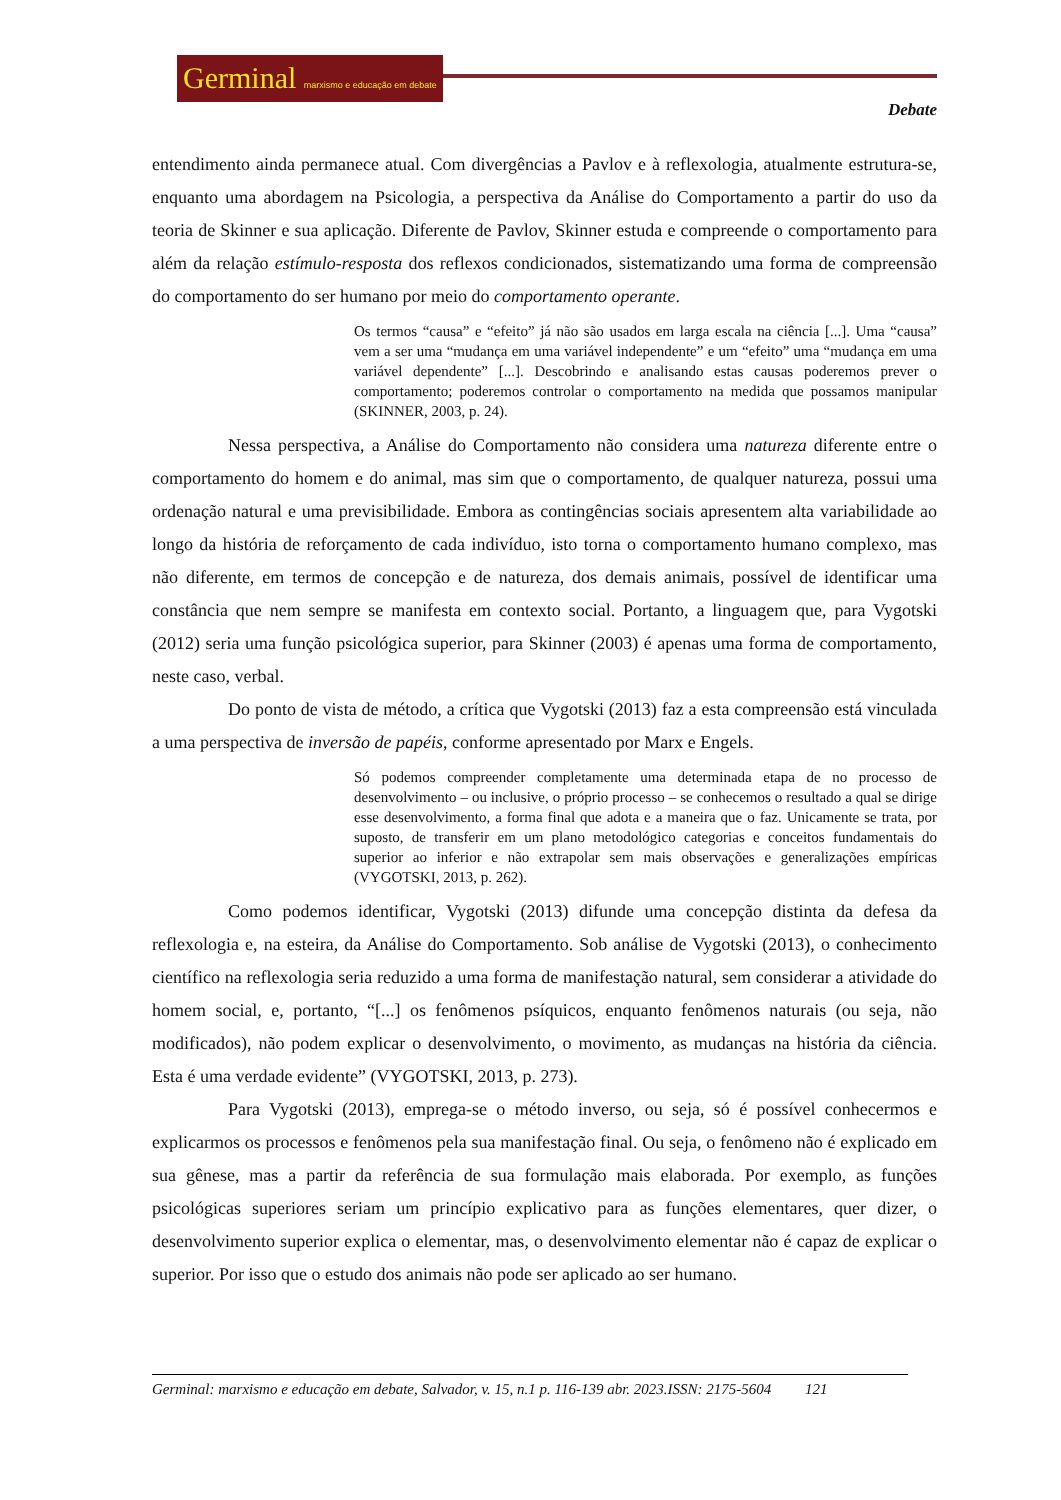Germinal marxismo e educação em debate
Debate
entendimento ainda permanece atual. Com divergências a Pavlov e à reflexologia, atualmente estrutura-se, enquanto uma abordagem na Psicologia, a perspectiva da Análise do Comportamento a partir do uso da teoria de Skinner e sua aplicação. Diferente de Pavlov, Skinner estuda e compreende o comportamento para além da relação estímulo-resposta dos reflexos condicionados, sistematizando uma forma de compreensão do comportamento do ser humano por meio do comportamento operante.
Os termos “causa” e “efeito” já não são usados em larga escala na ciência [...]. Uma “causa” vem a ser uma “mudança em uma variável independente” e um “efeito” uma “mudança em uma variável dependente” [...]. Descobrindo e analisando estas causas poderemos prever o comportamento; poderemos controlar o comportamento na medida que possamos manipular (SKINNER, 2003, p. 24).
Nessa perspectiva, a Análise do Comportamento não considera uma natureza diferente entre o comportamento do homem e do animal, mas sim que o comportamento, de qualquer natureza, possui uma ordenação natural e uma previsibilidade. Embora as contingências sociais apresentem alta variabilidade ao longo da história de reforçamento de cada indivíduo, isto torna o comportamento humano complexo, mas não diferente, em termos de concepção e de natureza, dos demais animais, possível de identificar uma constância que nem sempre se manifesta em contexto social. Portanto, a linguagem que, para Vygotski (2012) seria uma função psicológica superior, para Skinner (2003) é apenas uma forma de comportamento, neste caso, verbal.
Do ponto de vista de método, a crítica que Vygotski (2013) faz a esta compreensão está vinculada a uma perspectiva de inversão de papéis, conforme apresentado por Marx e Engels.
Só podemos compreender completamente uma determinada etapa de no processo de desenvolvimento – ou inclusive, o próprio processo – se conhecemos o resultado a qual se dirige esse desenvolvimento, a forma final que adota e a maneira que o faz. Unicamente se trata, por suposto, de transferir em um plano metodológico categorias e conceitos fundamentais do superior ao inferior e não extrapolar sem mais observações e generalizações empíricas (VYGOTSKI, 2013, p. 262).
Como podemos identificar, Vygotski (2013) difunde uma concepção distinta da defesa da reflexologia e, na esteira, da Análise do Comportamento. Sob análise de Vygotski (2013), o conhecimento científico na reflexologia seria reduzido a uma forma de manifestação natural, sem considerar a atividade do homem social, e, portanto, “[...] os fenômenos psíquicos, enquanto fenômenos naturais (ou seja, não modificados), não podem explicar o desenvolvimento, o movimento, as mudanças na história da ciência. Esta é uma verdade evidente” (VYGOTSKI, 2013, p. 273).
Para Vygotski (2013), emprega-se o método inverso, ou seja, só é possível conhecermos e explicarmos os processos e fenômenos pela sua manifestação final. Ou seja, o fenômeno não é explicado em sua gênese, mas a partir da referência de sua formulação mais elaborada. Por exemplo, as funções psicológicas superiores seriam um princípio explicativo para as funções elementares, quer dizer, o desenvolvimento superior explica o elementar, mas, o desenvolvimento elementar não é capaz de explicar o superior. Por isso que o estudo dos animais não pode ser aplicado ao ser humano.
Germinal: marxismo e educação em debate, Salvador, v. 15, n.1 p. 116-139 abr. 2023.ISSN: 2175-5604 121